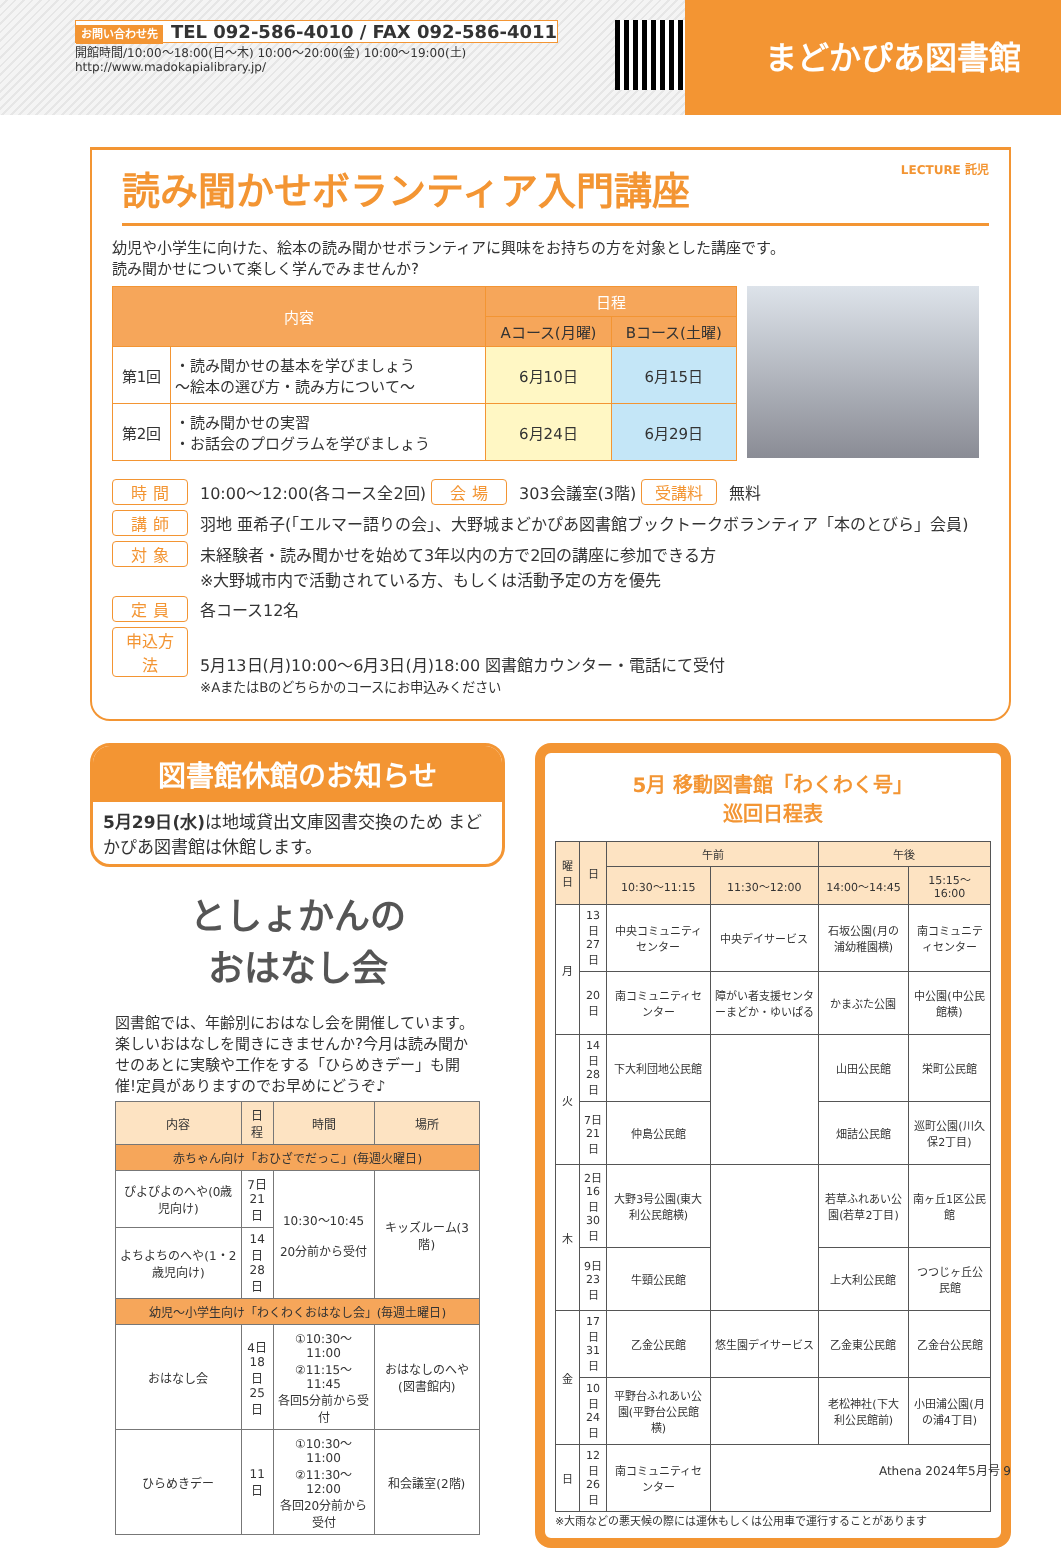お問い合わせ先 TEL 092-586-4010 / FAX 092-586-4011
開館時間/10:00〜18:00(日〜木) 10:00〜20:00(金) 10:00〜19:00(土)
http://www.madokapialibrary.jp/
まどかぴあ図書館
読み聞かせボランティア入門講座 LECTURE 託児
幼児や小学生に向けた、絵本の読み聞かせボランティアに興味をお持ちの方を対象とした講座です。
読み聞かせについて楽しく学んでみませんか?
| 内容 | | 日程 | |
| --- | --- | --- | --- |
| | | Aコース(月曜) | Bコース(土曜) |
| 第1回 | ・読み聞かせの基本を学びましょう 〜絵本の選び方・読み方について〜 | 6月10日 | 6月15日 |
| 第2回 | ・読み聞かせの実習 ・お話会のプログラムを学びましょう | 6月24日 | 6月29日 |
時 間 10:00〜12:00(各コース全2回) 会 場 303会議室(3階) 受講料 無料
講 師 羽地 亜希子(「エルマー語りの会」、大野城まどかぴあ図書館ブックトークボランティア「本のとびら」会員)
対 象 未経験者・読み聞かせを始めて3年以内の方で2回の講座に参加できる方
※大野城市内で活動されている方、もしくは活動予定の方を優先
定 員 各コース12名
申込方法 5月13日(月)10:00〜6月3日(月)18:00 図書館カウンター・電話にて受付
※AまたはBのどちらかのコースにお申込みください
図書館休館のお知らせ
5月29日(水) は地域貸出文庫図書交換のため まどかぴあ図書館は休館します。
としょかんの
おはなし会
図書館では、年齢別におはなし会を開催しています。楽しいおはなしを聞きにきませんか?今月は読み聞かせのあとに実験や工作をする「ひらめきデー」も開催!定員がありますのでお早めにどうぞ♪
| 内容 | 日程 | 時間 | 場所 |
| --- | --- | --- | --- |
| 赤ちゃん向け「おひざでだっこ」(毎週火曜日) | | | |
| ぴよぴよのへや(0歳児向け) | 7日 21日 | 10:30〜10:45 20分前から受付 | キッズルーム(3階) |
| よちよちのへや(1・2歳児向け) | 14日 28日 | | |
| 幼児〜小学生向け「わくわくおはなし会」(毎週土曜日) | | | |
| おはなし会 | 4日 18日 25日 | ①10:30〜11:00 ②11:15〜11:45 各回5分前から受付 | おはなしのへや(図書館内) |
| ひらめきデー | 11日 | ①10:30〜11:00 ②11:30〜12:00 各回20分前から受付 | 和会議室(2階) |
5月 移動図書館「わくわく号」
巡回日程表
| 曜日 | 日 | 午前 | | 午後 | |
| --- | --- | --- | --- | --- | --- |
| | | 10:30〜11:15 | 11:30〜12:00 | 14:00〜14:45 | 15:15〜16:00 |
| 月 | 13日 27日 | 中央コミュニティセンター | 中央デイサービス | 石坂公園(月の浦幼稚園横) | 南コミュニティセンター |
| | 20日 | 南コミュニティセンター | 障がい者支援センターまどか・ゆいぱる | かまぶた公園 | 中公園(中公民館横) |
| 火 | 14日 28日 | 下大利団地公民館 | | 山田公民館 | 栄町公民館 |
| | 7日 21日 | 仲島公民館 | | 畑詰公民館 | 巡町公園(川久保2丁目) |
| 木 | 2日 16日 30日 | 大野3号公園(東大利公民館横) | | 若草ふれあい公園(若草2丁目) | 南ヶ丘1区公民館 |
| | 9日 23日 | 牛頸公民館 | | 上大利公民館 | つつじヶ丘公民館 |
| 金 | 17日 31日 | 乙金公民館 | 悠生園デイサービス | 乙金東公民館 | 乙金台公民館 |
| | 10日 24日 | 平野台ふれあい公園(平野台公民館横) | | 老松神社(下大利公民館前) | 小田浦公園(月の浦4丁目) |
| 日 | 12日 26日 | 南コミュニティセンター | | | |
※大雨などの悪天候の際には運休もしくは公用車で運行することがあります
Athena 2024年5月号 9